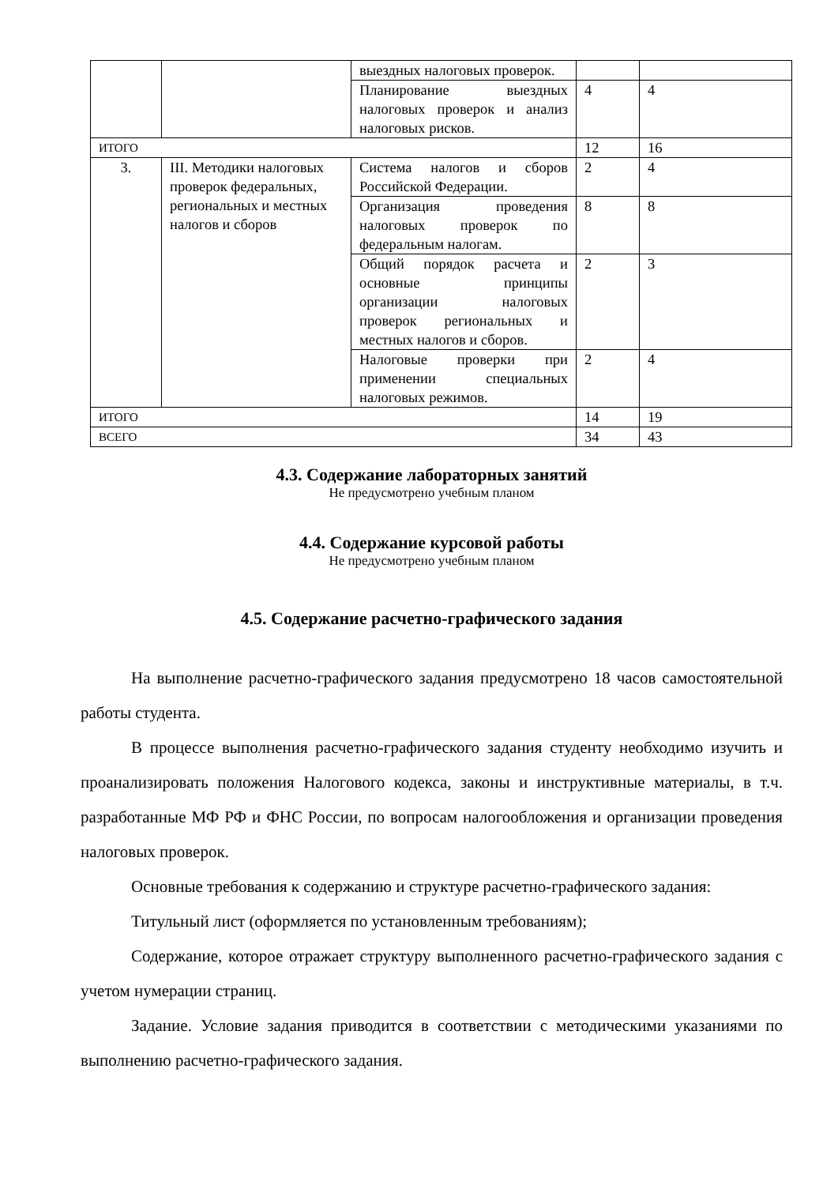| | | выездных налоговых проверок. | | |
| | | Планирование выездных налоговых проверок и анализ налоговых рисков. | 4 | 4 |
| ИТОГО | | | 12 | 16 |
| 3. | III. Методики налоговых проверок федеральных, региональных и местных налогов и сборов | Система налогов и сборов Российской Федерации. | 2 | 4 |
| | | Организация проведения налоговых проверок по федеральным налогам. | 8 | 8 |
| | | Общий порядок расчета и основные принципы организации налоговых проверок региональных и местных налогов и сборов. | 2 | 3 |
| | | Налоговые проверки при применении специальных налоговых режимов. | 2 | 4 |
| ИТОГО | | | 14 | 19 |
| ВСЕГО | | | 34 | 43 |
4.3. Содержание лабораторных занятий
Не предусмотрено учебным планом
4.4. Содержание курсовой работы
Не предусмотрено учебным планом
4.5. Содержание расчетно-графического задания
На выполнение расчетно-графического задания предусмотрено 18 часов самостоятельной работы студента.
В процессе выполнения расчетно-графического задания студенту необходимо изучить и проанализировать положения Налогового кодекса, законы и инструктивные материалы, в т.ч. разработанные МФ РФ и ФНС России, по вопросам налогообложения и организации проведения налоговых проверок.
Основные требования к содержанию и структуре расчетно-графического задания:
Титульный лист (оформляется по установленным требованиям);
Содержание, которое отражает структуру выполненного расчетно-графического задания с учетом нумерации страниц.
Задание. Условие задания приводится в соответствии с методическими указаниями по выполнению расчетно-графического задания.